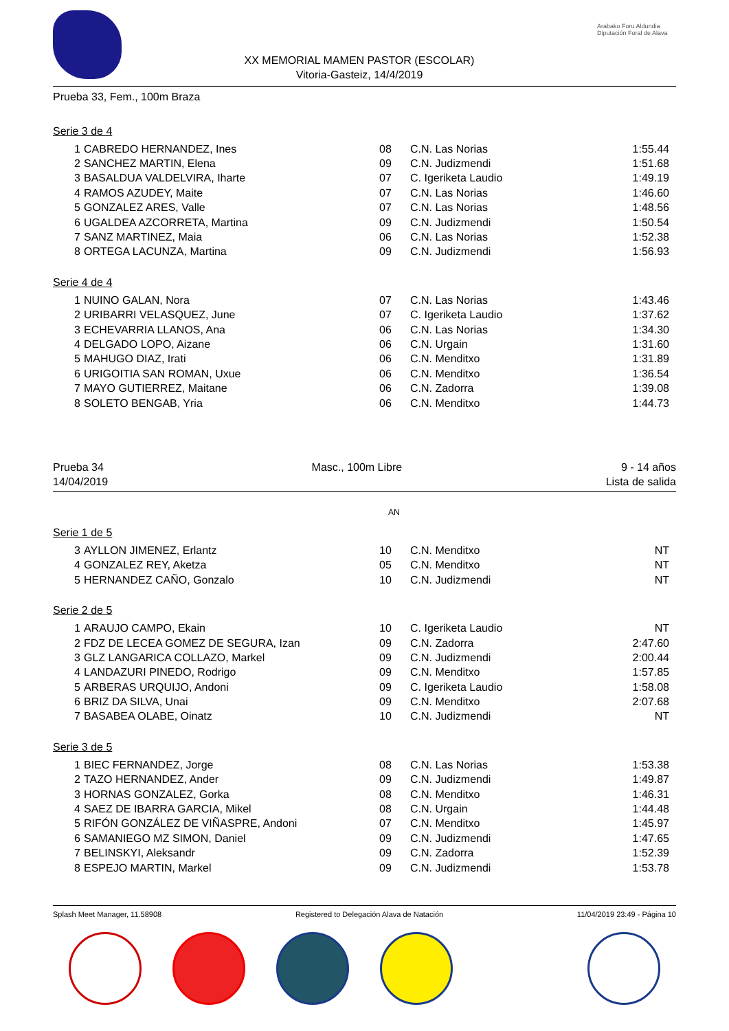XX MEMORIAL MAMEN PASTOR (ESCOLAR)
Vitoria-Gasteiz, 14/4/2019
Arabako Foru Aldundia
Diputación Foral de Alava
Prueba 33, Fem., 100m Braza
Serie 3 de 4
| 1 | CABREDO HERNANDEZ, Ines | 08 | C.N. Las Norias | 1:55.44 |
| 2 | SANCHEZ MARTIN, Elena | 09 | C.N. Judizmendi | 1:51.68 |
| 3 | BASALDUA VALDELVIRA, Iharte | 07 | C. Igeriketa Laudio | 1:49.19 |
| 4 | RAMOS AZUDEY, Maite | 07 | C.N. Las Norias | 1:46.60 |
| 5 | GONZALEZ ARES, Valle | 07 | C.N. Las Norias | 1:48.56 |
| 6 | UGALDEA AZCORRETA, Martina | 09 | C.N. Judizmendi | 1:50.54 |
| 7 | SANZ MARTINEZ, Maia | 06 | C.N. Las Norias | 1:52.38 |
| 8 | ORTEGA LACUNZA, Martina | 09 | C.N. Judizmendi | 1:56.93 |
Serie 4 de 4
| 1 | NUINO GALAN, Nora | 07 | C.N. Las Norias | 1:43.46 |
| 2 | URIBARRI VELASQUEZ, June | 07 | C. Igeriketa Laudio | 1:37.62 |
| 3 | ECHEVARRIA LLANOS, Ana | 06 | C.N. Las Norias | 1:34.30 |
| 4 | DELGADO LOPO, Aizane | 06 | C.N. Urgain | 1:31.60 |
| 5 | MAHUGO DIAZ, Irati | 06 | C.N. Menditxo | 1:31.89 |
| 6 | URIGOITIA SAN ROMAN, Uxue | 06 | C.N. Menditxo | 1:36.54 |
| 7 | MAYO GUTIERREZ, Maitane | 06 | C.N. Zadorra | 1:39.08 |
| 8 | SOLETO BENGAB, Yria | 06 | C.N. Menditxo | 1:44.73 |
Prueba 34
14/04/2019
Masc., 100m Libre 9 - 14 años
Lista de salida
AN
Serie 1 de 5
| 3 | AYLLON JIMENEZ, Erlantz | 10 | C.N. Menditxo | NT |
| 4 | GONZALEZ REY, Aketza | 05 | C.N. Menditxo | NT |
| 5 | HERNANDEZ CAÑO, Gonzalo | 10 | C.N. Judizmendi | NT |
Serie 2 de 5
| 1 | ARAUJO CAMPO, Ekain | 10 | C. Igeriketa Laudio | NT |
| 2 | FDZ DE LECEA GOMEZ DE SEGURA, Izan | 09 | C.N. Zadorra | 2:47.60 |
| 3 | GLZ LANGARICA COLLAZO, Markel | 09 | C.N. Judizmendi | 2:00.44 |
| 4 | LANDAZURI PINEDO, Rodrigo | 09 | C.N. Menditxo | 1:57.85 |
| 5 | ARBERAS URQUIJO, Andoni | 09 | C. Igeriketa Laudio | 1:58.08 |
| 6 | BRIZ DA SILVA, Unai | 09 | C.N. Menditxo | 2:07.68 |
| 7 | BASABEA OLABE, Oinatz | 10 | C.N. Judizmendi | NT |
Serie 3 de 5
| 1 | BIEC FERNANDEZ, Jorge | 08 | C.N. Las Norias | 1:53.38 |
| 2 | TAZO HERNANDEZ, Ander | 09 | C.N. Judizmendi | 1:49.87 |
| 3 | HORNAS GONZALEZ, Gorka | 08 | C.N. Menditxo | 1:46.31 |
| 4 | SAEZ DE IBARRA GARCIA, Mikel | 08 | C.N. Urgain | 1:44.48 |
| 5 | RIFÓN GONZÁLEZ DE VIÑASPRE, Andoni | 07 | C.N. Menditxo | 1:45.97 |
| 6 | SAMANIEGO MZ SIMON, Daniel | 09 | C.N. Judizmendi | 1:47.65 |
| 7 | BELINSKYI, Aleksandr | 09 | C.N. Zadorra | 1:52.39 |
| 8 | ESPEJO MARTIN, Markel | 09 | C.N. Judizmendi | 1:53.78 |
Splash Meet Manager, 11.58908 Registered to Delegación Alava de Natación 11/04/2019 23:49 - Página 10